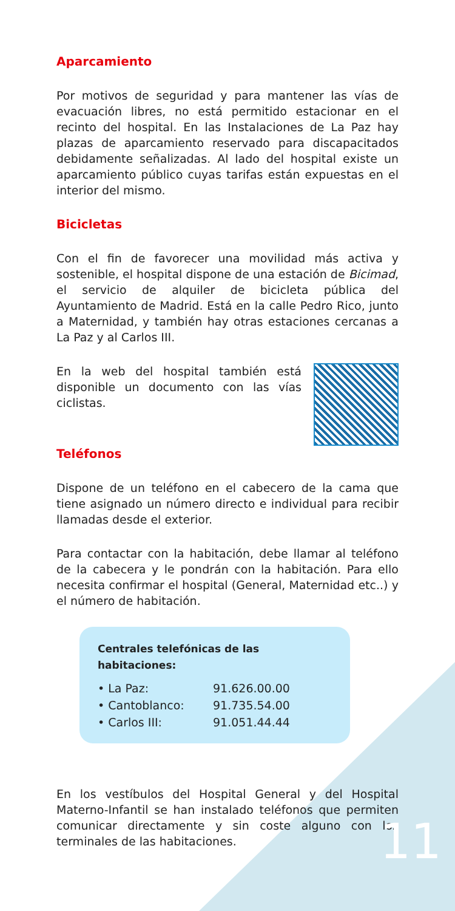Aparcamiento
Por motivos de seguridad y para mantener las vías de evacuación libres, no está permitido estacionar en el recinto del hospital. En las Instalaciones de La Paz hay plazas de aparcamiento reservado para discapacitados debidamente señalizadas. Al lado del hospital existe un aparcamiento público cuyas tarifas están expuestas en el interior del mismo.
Bicicletas
Con el fin de favorecer una movilidad más activa y sostenible, el hospital dispone de una estación de Bicimad, el servicio de alquiler de bicicleta pública del Ayuntamiento de Madrid. Está en la calle Pedro Rico, junto a Maternidad, y también hay otras estaciones cercanas a La Paz y al Carlos III.
En la web del hospital también está disponible un documento con las vías ciclistas.
Teléfonos
Dispone de un teléfono en el cabecero de la cama que tiene asignado un número directo e individual para recibir llamadas desde el exterior.
Para contactar con la habitación, debe llamar al teléfono de la cabecera y le pondrán con la habitación. Para ello necesita confirmar el hospital (General, Maternidad etc..) y el número de habitación.
Centrales telefónicas de las habitaciones:
• La Paz: 91.626.00.00
• Cantoblanco: 91.735.54.00
• Carlos III: 91.051.44.44
En los vestíbulos del Hospital General y del Hospital Materno-Infantil se han instalado teléfonos que permiten comunicar directamente y sin coste alguno con los terminales de las habitaciones.
11